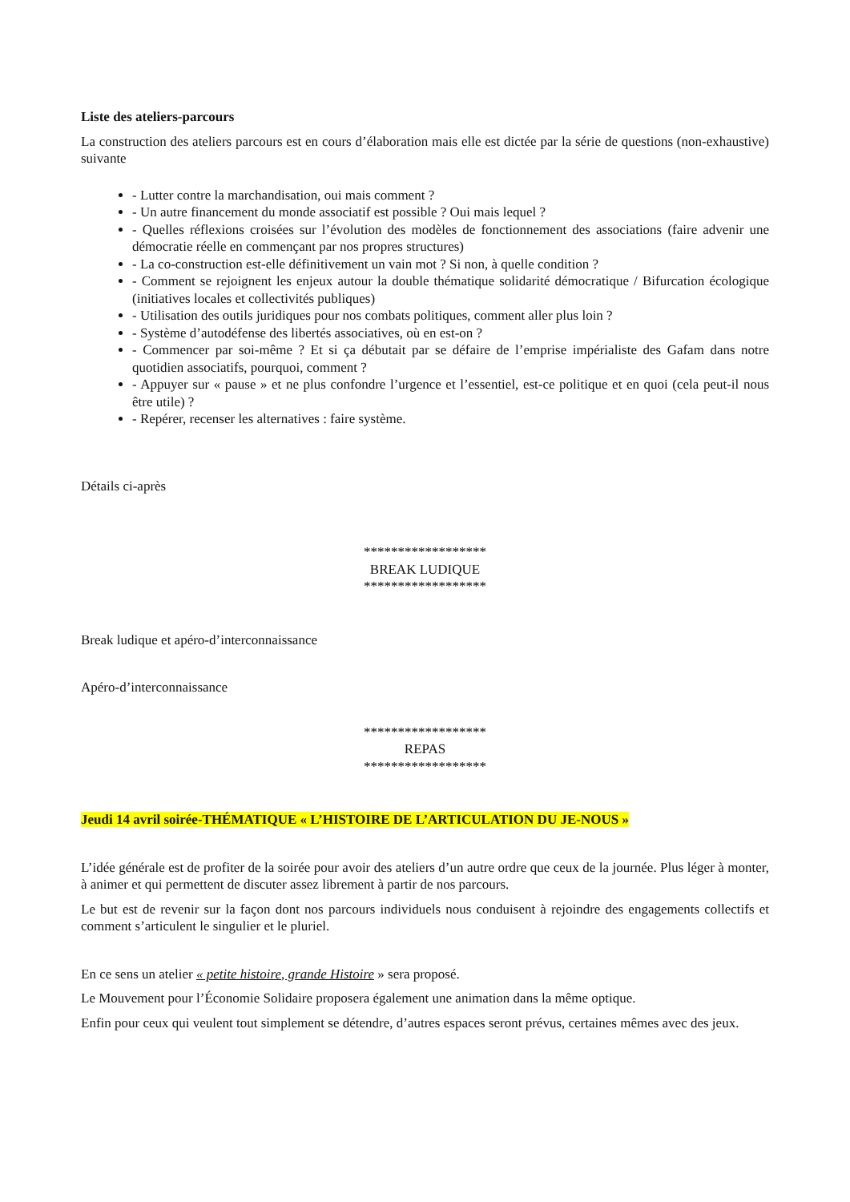Liste des ateliers-parcours
La construction des ateliers parcours est en cours d’élaboration mais elle est dictée par la série de questions (non-exhaustive) suivante
- Lutter contre la marchandisation, oui mais comment ?
- Un autre financement du monde associatif est possible ? Oui mais lequel ?
- Quelles réflexions croisées sur l’évolution des modèles de fonctionnement des associations (faire advenir une démocratie réelle en commençant par nos propres structures)
- La co-construction est-elle définitivement un vain mot ? Si non, à quelle condition ?
- Comment se rejoignent les enjeux autour la double thématique solidarité démocratique / Bifurcation écologique (initiatives locales et collectivités publiques)
- Utilisation des outils juridiques pour nos combats politiques, comment aller plus loin ?
- Système d’autodéfense des libertés associatives, où en est-on ?
- Commencer par soi-même ? Et si ça débutait par se défaire de l’emprise impérialiste des Gafam dans notre quotidien associatifs, pourquoi, comment ?
- Appuyer sur « pause » et ne plus confondre l’urgence et l’essentiel, est-ce politique et en quoi (cela peut-il nous être utile) ?
- Repérer, recenser les alternatives : faire système.
Détails ci-après
******************
BREAK LUDIQUE
******************
Break ludique et apéro-d’interconnaissance
Apéro-d’interconnaissance
******************
REPAS
******************
Jeudi 14 avril soirée-THÉMATIQUE « L’HISTOIRE DE L’ARTICULATION DU JE-NOUS »
L’idée générale est de profiter de la soirée pour avoir des ateliers d’un autre ordre que ceux de la journée. Plus léger à monter, à animer et qui permettent de discuter assez librement à partir de nos parcours.
Le but est de revenir sur la façon dont nos parcours individuels nous conduisent à rejoindre des engagements collectifs et comment s’articulent le singulier et le pluriel.
En ce sens un atelier « petite histoire, grande Histoire » sera proposé.
Le Mouvement pour l’Économie Solidaire proposera également une animation dans la même optique.
Enfin pour ceux qui veulent tout simplement se détendre, d’autres espaces seront prévus, certaines mêmes avec des jeux.